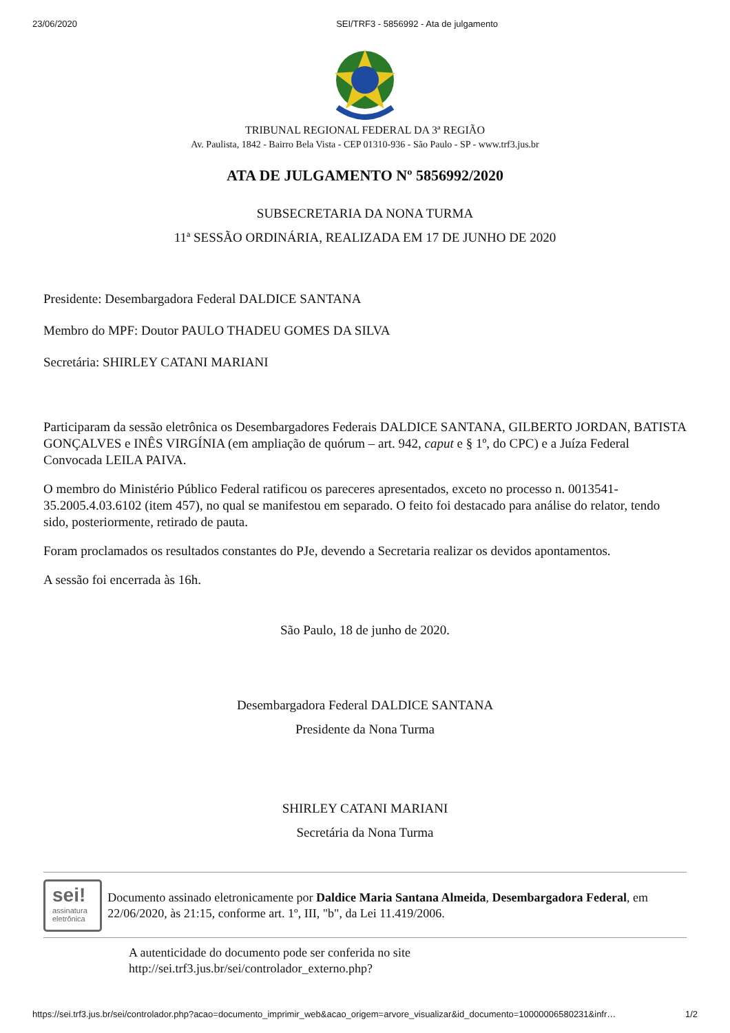23/06/2020 SEI/TRF3 - 5856992 - Ata de julgamento
TRIBUNAL REGIONAL FEDERAL DA 3ª REGIÃO
Av. Paulista, 1842 - Bairro Bela Vista - CEP 01310-936 - São Paulo - SP - www.trf3.jus.br
ATA DE JULGAMENTO Nº 5856992/2020
SUBSECRETARIA DA NONA TURMA
11ª SESSÃO ORDINÁRIA, REALIZADA EM 17 DE JUNHO DE 2020
Presidente: Desembargadora Federal DALDICE SANTANA
Membro do MPF: Doutor PAULO THADEU GOMES DA SILVA
Secretária: SHIRLEY CATANI MARIANI
Participaram da sessão eletrônica os Desembargadores Federais DALDICE SANTANA, GILBERTO JORDAN, BATISTA GONÇALVES e INÊS VIRGÍNIA (em ampliação de quórum – art. 942, caput e § 1º, do CPC) e a Juíza Federal Convocada LEILA PAIVA.
O membro do Ministério Público Federal ratificou os pareceres apresentados, exceto no processo n. 0013541-35.2005.4.03.6102 (item 457), no qual se manifestou em separado. O feito foi destacado para análise do relator, tendo sido, posteriormente, retirado de pauta.
Foram proclamados os resultados constantes do PJe, devendo a Secretaria realizar os devidos apontamentos.
A sessão foi encerrada às 16h.
São Paulo, 18 de junho de 2020.
Desembargadora Federal DALDICE SANTANA
Presidente da Nona Turma
SHIRLEY CATANI MARIANI
Secretária da Nona Turma
sei!
assinatura
eletrônica
Documento assinado eletronicamente por Daldice Maria Santana Almeida, Desembargadora Federal, em 22/06/2020, às 21:15, conforme art. 1º, III, "b", da Lei 11.419/2006.
A autenticidade do documento pode ser conferida no site
http://sei.trf3.jus.br/sei/controlador_externo.php?
https://sei.trf3.jus.br/sei/controlador.php?acao=documento_imprimir_web&acao_origem=arvore_visualizar&id_documento=10000006580231&infr… 1/2